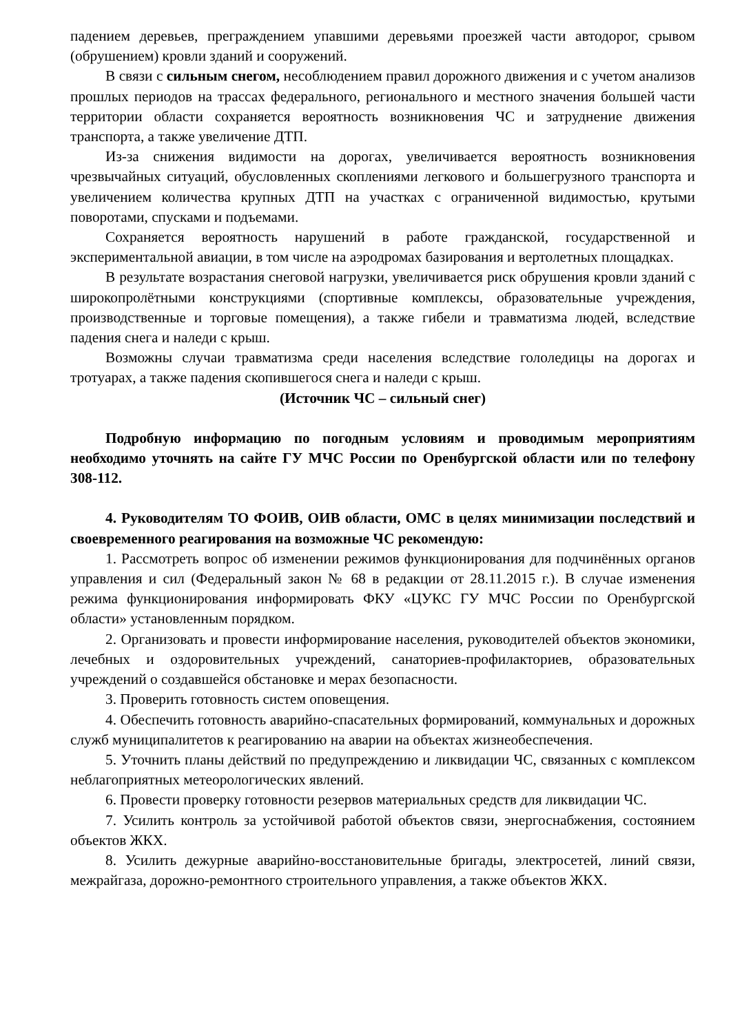падением деревьев, преграждением упавшими деревьями проезжей части автодорог, срывом (обрушением) кровли зданий и сооружений.
В связи с сильным снегом, несоблюдением правил дорожного движения и с учетом анализов прошлых периодов на трассах федерального, регионального и местного значения большей части территории области сохраняется вероятность возникновения ЧС и затруднение движения транспорта, а также увеличение ДТП.
Из-за снижения видимости на дорогах, увеличивается вероятность возникновения чрезвычайных ситуаций, обусловленных скоплениями легкового и большегрузного транспорта и увеличением количества крупных ДТП на участках с ограниченной видимостью, крутыми поворотами, спусками и подъемами.
Сохраняется вероятность нарушений в работе гражданской, государственной и экспериментальной авиации, в том числе на аэродромах базирования и вертолетных площадках.
В результате возрастания снеговой нагрузки, увеличивается риск обрушения кровли зданий с широкопролётными конструкциями (спортивные комплексы, образовательные учреждения, производственные и торговые помещения), а также гибели и травматизма людей, вследствие падения снега и наледи с крыш.
Возможны случаи травматизма среди населения вследствие гололедицы на дорогах и тротуарах, а также падения скопившегося снега и наледи с крыш.
(Источник ЧС – сильный снег)
Подробную информацию по погодным условиям и проводимым мероприятиям необходимо уточнять на сайте ГУ МЧС России по Оренбургской области или по телефону 308-112.
4. Руководителям ТО ФОИВ, ОИВ области, ОМС в целях минимизации последствий и своевременного реагирования на возможные ЧС рекомендую:
1. Рассмотреть вопрос об изменении режимов функционирования для подчинённых органов управления и сил (Федеральный закон № 68 в редакции от 28.11.2015 г.). В случае изменения режима функционирования информировать ФКУ «ЦУКС ГУ МЧС России по Оренбургской области» установленным порядком.
2. Организовать и провести информирование населения, руководителей объектов экономики, лечебных и оздоровительных учреждений, санаториев-профилакториев, образовательных учреждений о создавшейся обстановке и мерах безопасности.
3. Проверить готовность систем оповещения.
4. Обеспечить готовность аварийно-спасательных формирований, коммунальных и дорожных служб муниципалитетов к реагированию на аварии на объектах жизнеобеспечения.
5. Уточнить планы действий по предупреждению и ликвидации ЧС, связанных с комплексом неблагоприятных метеорологических явлений.
6. Провести проверку готовности резервов материальных средств для ликвидации ЧС.
7. Усилить контроль за устойчивой работой объектов связи, энергоснабжения, состоянием объектов ЖКХ.
8. Усилить дежурные аварийно-восстановительные бригады, электросетей, линий связи, межрайгаза, дорожно-ремонтного строительного управления, а также объектов ЖКХ.